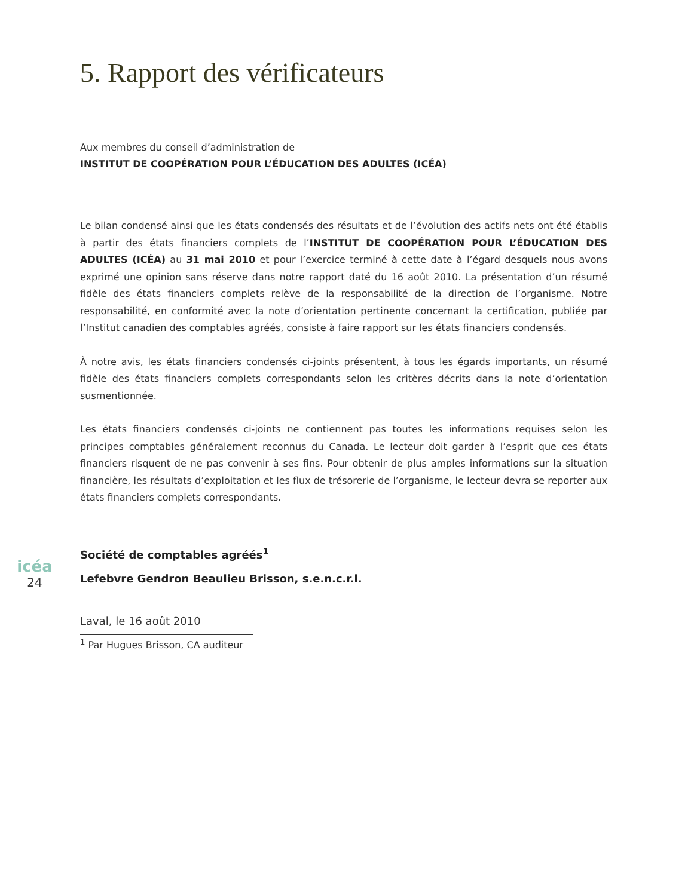5. Rapport des vérificateurs
Aux membres du conseil d’administration de
INSTITUT DE COOPÉRATION POUR L’ÉDUCATION DES ADULTES (ICÉA)
Le bilan condensé ainsi que les états condensés des résultats et de l’évolution des actifs nets ont été établis à partir des états financiers complets de l’INSTITUT DE COOPÉRATION POUR L’ÉDUCATION DES ADULTES (ICÉA) au 31 mai 2010 et pour l’exercice terminé à cette date à l’égard desquels nous avons exprimé une opinion sans réserve dans notre rapport daté du 16 août 2010. La présentation d’un résumé fidèle des états financiers complets relève de la responsabilité de la direction de l’organisme. Notre responsabilité, en conformité avec la note d’orientation pertinente concernant la certification, publiée par l’Institut canadien des comptables agréés, consiste à faire rapport sur les états financiers condensés.
À notre avis, les états financiers condensés ci-joints présentent, à tous les égards importants, un résumé fidèle des états financiers complets correspondants selon les critères décrits dans la note d’orientation susmentionnée.
Les états financiers condensés ci-joints ne contiennent pas toutes les informations requises selon les principes comptables généralement reconnus du Canada. Le lecteur doit garder à l’esprit que ces états financiers risquent de ne pas convenir à ses fins. Pour obtenir de plus amples informations sur la situation financière, les résultats d’exploitation et les flux de trésorerie de l’organisme, le lecteur devra se reporter aux états financiers complets correspondants.
icéa
24
Société de comptables agréés<sup>1</sup>
Lefebvre Gendron Beaulieu Brisson, s.e.n.c.r.l.
Laval, le 16 août 2010
<sup>1</sup> Par Hugues Brisson, CA auditeur